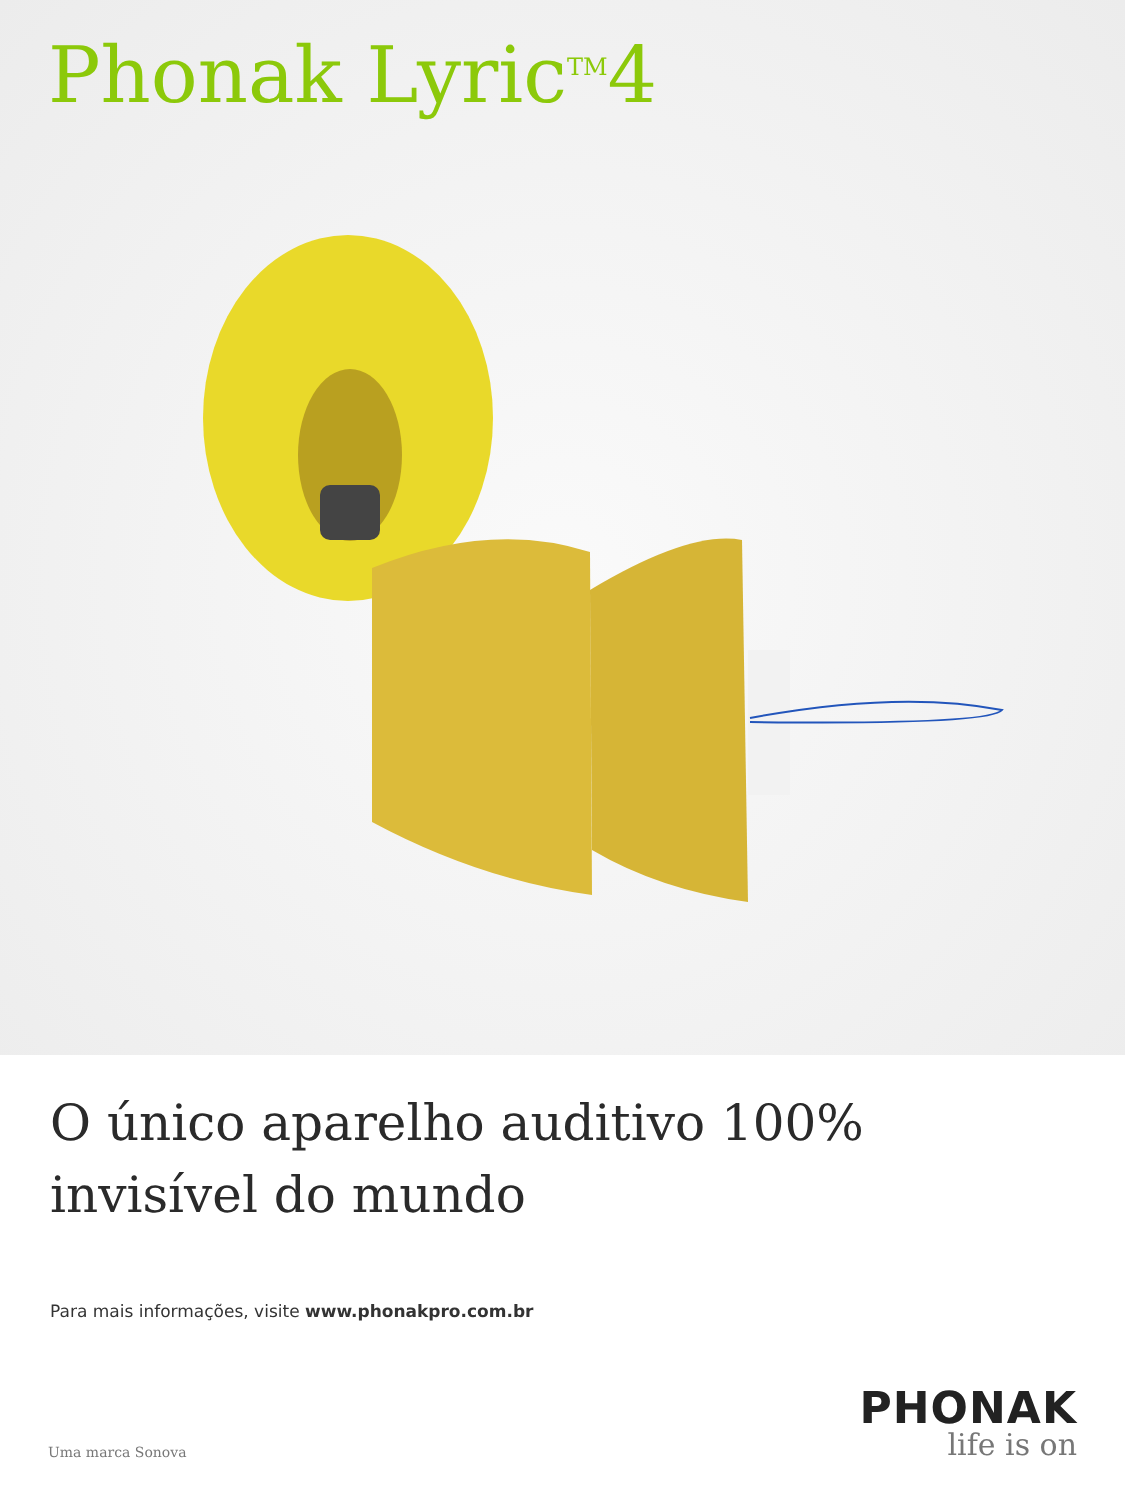Phonak Lyric<sup>TM</sup>4
O único aparelho auditivo 100% invisível do mundo
Para mais informações, visite www.phonakpro.com.br
Uma marca Sonova
PHONAK
life is on